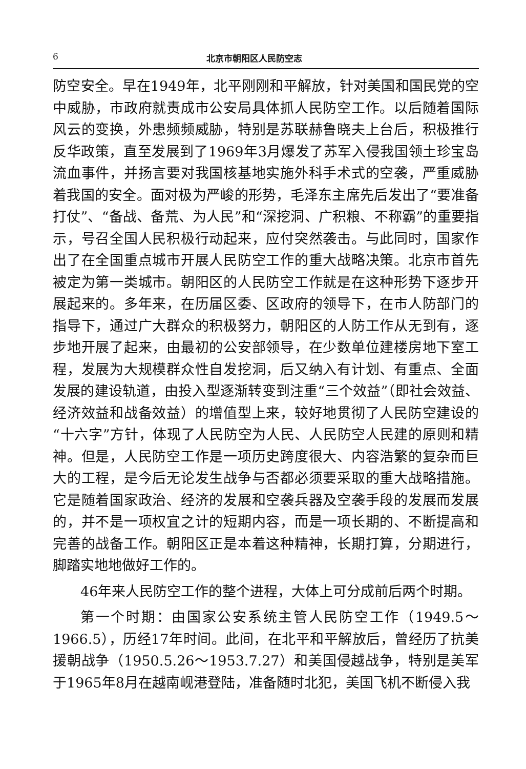6 北京市朝阳区人民防空志
防空安全。早在1949年，北平刚刚和平解放，针对美国和国民党的空中威胁，市政府就责成市公安局具体抓人民防空工作。以后随着国际风云的变换，外患频频威胁，特别是苏联赫鲁晓夫上台后，积极推行反华政策，直至发展到了1969年3月爆发了苏军入侵我国领土珍宝岛流血事件，并扬言要对我国核基地实施外科手术式的空袭，严重威胁着我国的安全。面对极为严峻的形势，毛泽东主席先后发出了“要准备打仗”、“备战、备荒、为人民”和“深挖洞、广积粮、不称霸”的重要指示，号召全国人民积极行动起来，应付突然袭击。与此同时，国家作出了在全国重点城市开展人民防空工作的重大战略决策。北京市首先被定为第一类城市。朝阳区的人民防空工作就是在这种形势下逐步开展起来的。多年来，在历届区委、区政府的领导下，在市人防部门的指导下，通过广大群众的积极努力，朝阳区的人防工作从无到有，逐步地开展了起来，由最初的公安部领导，在少数单位建楼房地下室工程，发展为大规模群众性自发挖洞，后又纳入有计划、有重点、全面发展的建设轨道，由投入型逐渐转变到注重“三个效益”（即社会效益、经济效益和战备效益）的增值型上来，较好地贯彻了人民防空建设的“十六字”方针，体现了人民防空为人民、人民防空人民建的原则和精神。但是，人民防空工作是一项历史跨度很大、内容浩繁的复杂而巨大的工程，是今后无论发生战争与否都必须要采取的重大战略措施。它是随着国家政治、经济的发展和空袭兵器及空袭手段的发展而发展的，并不是一项权宜之计的短期内容，而是一项长期的、不断提高和完善的战备工作。朝阳区正是本着这种精神，长期打算，分期进行，脚踏实地地做好工作的。
46年来人民防空工作的整个进程，大体上可分成前后两个时期。
第一个时期：由国家公安系统主管人民防空工作（1949.5～1966.5），历经17年时间。此间，在北平和平解放后，曾经历了抗美援朝战争（1950.5.26～1953.7.27）和美国侵越战争，特别是美军于1965年8月在越南岘港登陆，准备随时北犯，美国飞机不断侵入我